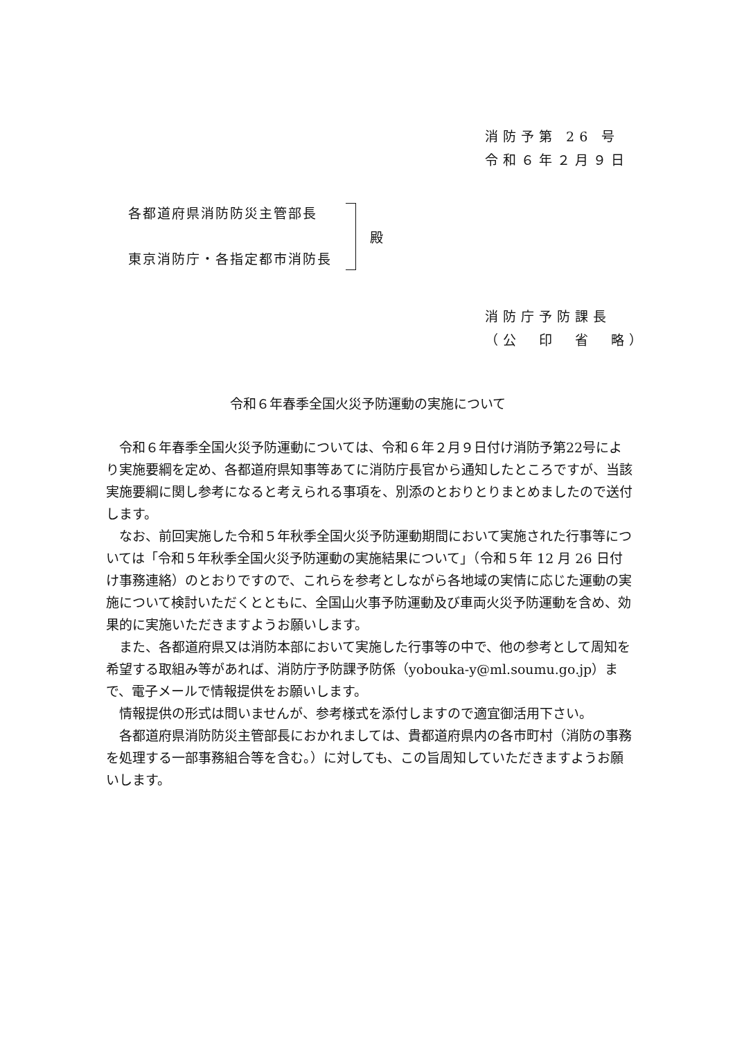消防予第 26 号
令和６年２月９日
各都道府県消防防災主管部長
東京消防庁・各指定都市消防長
殿
消防庁予防課長
（公　印　省　略）
令和６年春季全国火災予防運動の実施について
令和６年春季全国火災予防運動については、令和６年２月９日付け消防予第22号により実施要綱を定め、各都道府県知事等あてに消防庁長官から通知したところですが、当該実施要綱に関し参考になると考えられる事項を、別添のとおりとりまとめましたので送付します。
なお、前回実施した令和５年秋季全国火災予防運動期間において実施された行事等については「令和５年秋季全国火災予防運動の実施結果について」（令和５年 12 月 26 日付け事務連絡）のとおりですので、これらを参考としながら各地域の実情に応じた運動の実施について検討いただくとともに、全国山火事予防運動及び車両火災予防運動を含め、効果的に実施いただきますようお願いします。
また、各都道府県又は消防本部において実施した行事等の中で、他の参考として周知を希望する取組み等があれば、消防庁予防課予防係（yobouka-y@ml.soumu.go.jp）まで、電子メールで情報提供をお願いします。
情報提供の形式は問いませんが、参考様式を添付しますので適宜御活用下さい。
各都道府県消防防災主管部長におかれましては、貴都道府県内の各市町村（消防の事務を処理する一部事務組合等を含む。）に対しても、この旨周知していただきますようお願いします。